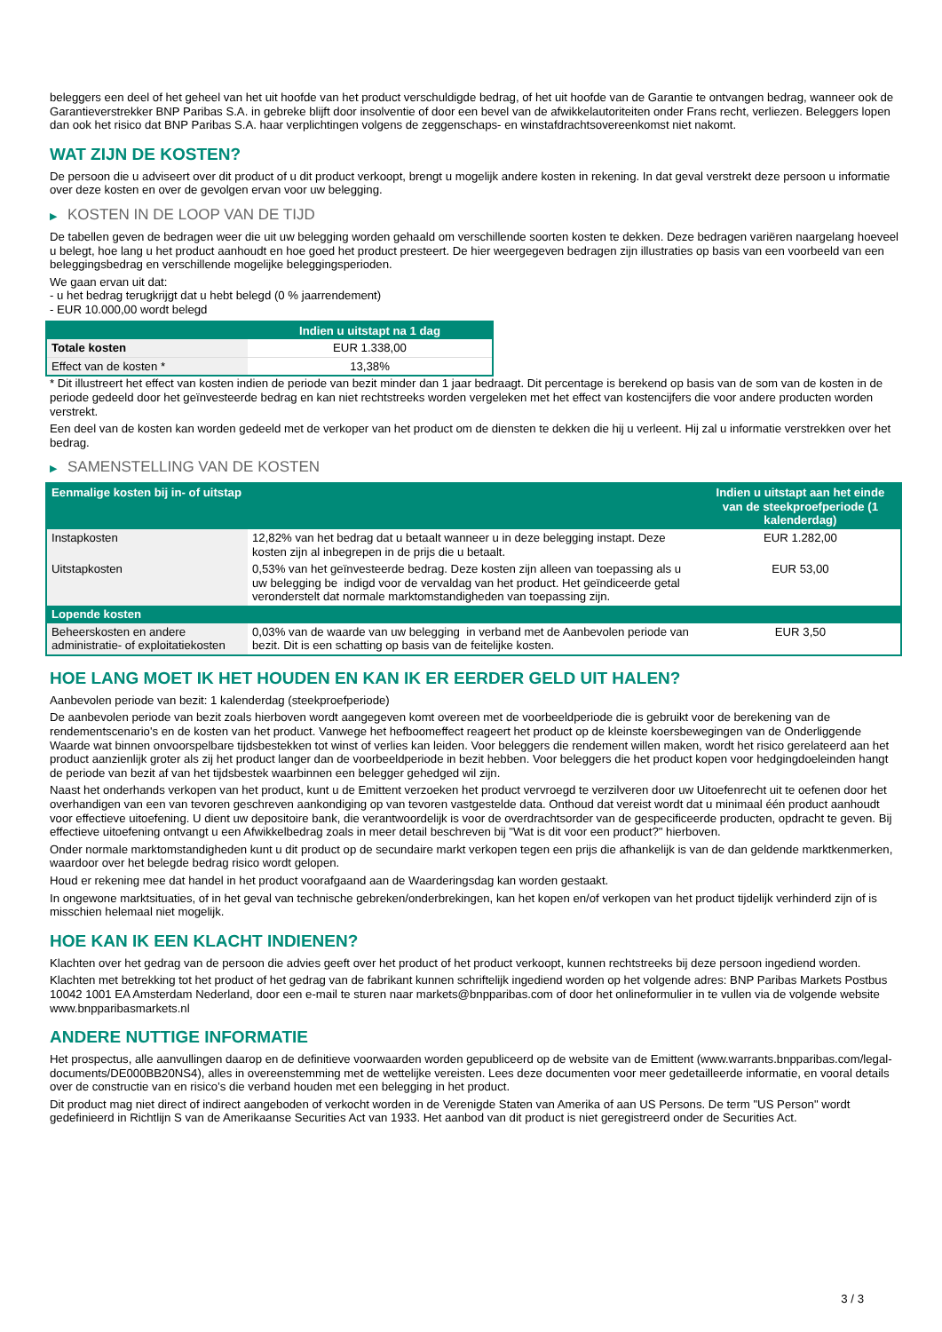beleggers een deel of het geheel van het uit hoofde van het product verschuldigde bedrag, of het uit hoofde van de Garantie te ontvangen bedrag, wanneer ook de Garantieverstrekker BNP Paribas S.A. in gebreke blijft door insolventie of door een bevel van de afwikkelautoriteiten onder Frans recht, verliezen. Beleggers lopen dan ook het risico dat BNP Paribas S.A. haar verplichtingen volgens de zeggenschaps- en winstafdrachtsovereenkomst niet nakomt.
WAT ZIJN DE KOSTEN?
De persoon die u adviseert over dit product of u dit product verkoopt, brengt u mogelijk andere kosten in rekening. In dat geval verstrekt deze persoon u informatie over deze kosten en over de gevolgen ervan voor uw belegging.
▶ KOSTEN IN DE LOOP VAN DE TIJD
De tabellen geven de bedragen weer die uit uw belegging worden gehaald om verschillende soorten kosten te dekken. Deze bedragen variëren naargelang hoeveel u belegt, hoe lang u het product aanhoudt en hoe goed het product presteert. De hier weergegeven bedragen zijn illustraties op basis van een voorbeeld van een beleggingsbedrag en verschillende mogelijke beleggingsperioden.
We gaan ervan uit dat:
- u het bedrag terugkrijgt dat u hebt belegd (0 % jaarrendement)
- EUR 10.000,00 wordt belegd
| | Indien u uitstapt na 1 dag |
| --- | --- |
| Totale kosten | EUR 1.338,00 |
| Effect van de kosten * | 13,38% |
* Dit illustreert het effect van kosten indien de periode van bezit minder dan 1 jaar bedraagt. Dit percentage is berekend op basis van de som van de kosten in de periode gedeeld door het geïnvesteerde bedrag en kan niet rechtstreeks worden vergeleken met het effect van kostencijfers die voor andere producten worden verstrekt.
Een deel van de kosten kan worden gedeeld met de verkoper van het product om de diensten te dekken die hij u verleent. Hij zal u informatie verstrekken over het bedrag.
▶ SAMENSTELLING VAN DE KOSTEN
| Eenmalige kosten bij in- of uitstap | | Indien u uitstapt aan het einde van de steekproefperiode (1 kalenderdag) |
| --- | --- | --- |
| Instapkosten | 12,82% van het bedrag dat u betaalt wanneer u in deze belegging instapt. Deze kosten zijn al inbegrepen in de prijs die u betaalt. | EUR 1.282,00 |
| Uitstapkosten | 0,53% van het geïnvesteerde bedrag. Deze kosten zijn alleen van toepassing als u uw belegging be indigd voor de vervaldag van het product. Het geïndiceerde getal veronderstelt dat normale marktomstandigheden van toepassing zijn. | EUR 53,00 |
| Lopende kosten | | |
| Beheerskosten en andere administratie- of exploitatiekosten | 0,03% van de waarde van uw belegging in verband met de Aanbevolen periode van bezit. Dit is een schatting op basis van de feitelijke kosten. | EUR 3,50 |
HOE LANG MOET IK HET HOUDEN EN KAN IK ER EERDER GELD UIT HALEN?
Aanbevolen periode van bezit: 1 kalenderdag (steekproefperiode)
De aanbevolen periode van bezit zoals hierboven wordt aangegeven komt overeen met de voorbeeldperiode die is gebruikt voor de berekening van de rendementscenario's en de kosten van het product. Vanwege het hefboomeffect reageert het product op de kleinste koersbewegingen van de Onderliggende Waarde wat binnen onvoorspelbare tijdsbestekken tot winst of verlies kan leiden. Voor beleggers die rendement willen maken, wordt het risico gerelateerd aan het product aanzienlijk groter als zij het product langer dan de voorbeeldperiode in bezit hebben. Voor beleggers die het product kopen voor hedgingdoeleinden hangt de periode van bezit af van het tijdsbestek waarbinnen een belegger gehedged wil zijn.
Naast het onderhands verkopen van het product, kunt u de Emittent verzoeken het product vervroegd te verzilveren door uw Uitoefenrecht uit te oefenen door het overhandigen van een van tevoren geschreven aankondiging op van tevoren vastgestelde data. Onthoud dat vereist wordt dat u minimaal één product aanhoudt voor effectieve uitoefening. U dient uw depositoire bank, die verantwoordelijk is voor de overdrachtsorder van de gespecificeerde producten, opdracht te geven. Bij effectieve uitoefening ontvangt u een Afwikkelbedrag zoals in meer detail beschreven bij "Wat is dit voor een product?" hierboven.
Onder normale marktomstandigheden kunt u dit product op de secundaire markt verkopen tegen een prijs die afhankelijk is van de dan geldende marktkenmerken, waardoor over het belegde bedrag risico wordt gelopen.
Houd er rekening mee dat handel in het product voorafgaand aan de Waarderingsdag kan worden gestaakt.
In ongewone marktsituaties, of in het geval van technische gebreken/onderbrekingen, kan het kopen en/of verkopen van het product tijdelijk verhinderd zijn of is misschien helemaal niet mogelijk.
HOE KAN IK EEN KLACHT INDIENEN?
Klachten over het gedrag van de persoon die advies geeft over het product of het product verkoopt, kunnen rechtstreeks bij deze persoon ingediend worden.
Klachten met betrekking tot het product of het gedrag van de fabrikant kunnen schriftelijk ingediend worden op het volgende adres: BNP Paribas Markets Postbus 10042 1001 EA Amsterdam Nederland, door een e-mail te sturen naar markets@bnpparibas.com of door het onlineformulier in te vullen via de volgende website www.bnpparibasmarkets.nl
ANDERE NUTTIGE INFORMATIE
Het prospectus, alle aanvullingen daarop en de definitieve voorwaarden worden gepubliceerd op de website van de Emittent (www.warrants.bnpparibas.com/legal-documents/DE000BB20NS4), alles in overeenstemming met de wettelijke vereisten. Lees deze documenten voor meer gedetailleerde informatie, en vooral details over de constructie van en risico’s die verband houden met een belegging in het product.
Dit product mag niet direct of indirect aangeboden of verkocht worden in de Verenigde Staten van Amerika of aan US Persons. De term "US Person" wordt gedefinieerd in Richtlijn S van de Amerikaanse Securities Act van 1933. Het aanbod van dit product is niet geregistreerd onder de Securities Act.
3 / 3